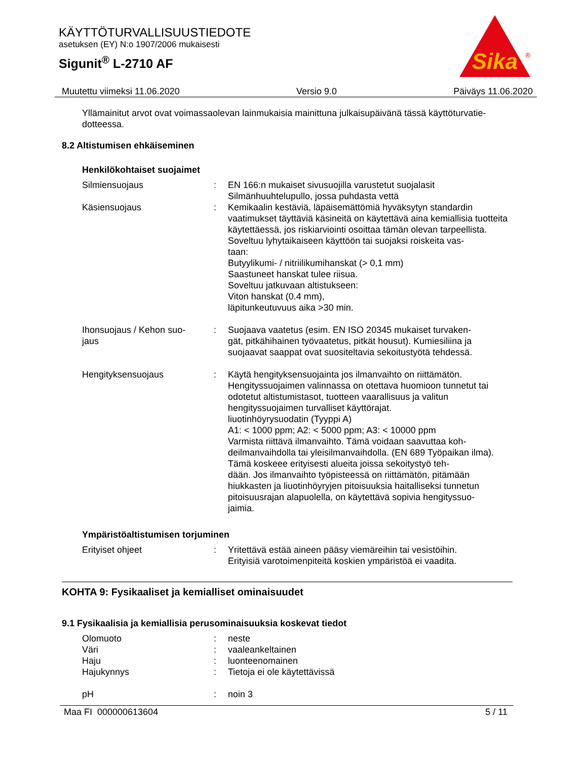KÄYTTÖTURVALLISUUSTIEDOTE
asetuksen (EY) N:o 1907/2006 mukaisesti
Sigunit<sup>®</sup> L-2710 AF
Sika
®
Muutettu viimeksi 11.06.2020 Versio 9.0 Päiväys 11.06.2020
Yllämainitut arvot ovat voimassaolevan lainmukaisia mainittuna julkaisupäivänä tässä käyttöturvatie-
dotteessa.
8.2 Altistumisen ehkäiseminen
Henkilökohtaiset suojaimet
| Silmiensuojaus | : | EN 166:n mukaiset sivusuojilla varustetut suojalasit Silmänhuuhtelupullo, jossa puhdasta vettä |
| Käsiensuojaus | : | Kemikaalin kestäviä, läpäisemättömiä hyväksytyn standardin vaatimukset täyttäviä käsineitä on käytettävä aina kemiallisia tuotteita käytettäessä, jos riskiarviointi osoittaa tämän olevan tarpeellista. Soveltuu lyhytaikaiseen käyttöön tai suojaksi roiskeita vas- taan: Butyylikumi- / nitriilikumihanskat (> 0,1 mm) Saastuneet hanskat tulee riisua. Soveltuu jatkuvaan altistukseen: Viton hanskat (0.4 mm), läpitunkeutuvuus aika >30 min. |
| Ihonsuojaus / Kehon suo- jaus | : | Suojaava vaatetus (esim. EN ISO 20345 mukaiset turvaken- gät, pitkähihainen työvaatetus, pitkät housut). Kumiesiliina ja suojaavat saappat ovat suositeltavia sekoitustyötä tehdessä. |
| Hengityksensuojaus | : | Käytä hengityksensuojainta jos ilmanvaihto on riittämätön. Hengityssuojaimen valinnassa on otettava huomioon tunnetut tai odotetut altistumistasot, tuotteen vaarallisuus ja valitun hengityssuojaimen turvalliset käyttörajat. liuotinhöyrysuodatin (Tyyppi A) A1: < 1000 ppm; A2: < 5000 ppm; A3: < 10000 ppm Varmista riittävä ilmanvaihto. Tämä voidaan saavuttaa koh- deilmanvaihdolla tai yleisilmanvaihdolla. (EN 689 Työpaikan ilma). Tämä koskeee erityisesti alueita joissa sekoitystyö teh- dään. Jos ilmanvaihto työpisteessä on riittämätön, pitämään hiukkasten ja liuotinhöyryjen pitoisuuksia haitalliseksi tunnetun pitoisuusrajan alapuolella, on käytettävä sopivia hengityssuo- jaimia. |
Ympäristöaltistumisen torjuminen
| Erityiset ohjeet | : | Yritettävä estää aineen pääsy viemäreihin tai vesistöihin. Erityisiä varotoimenpiteitä koskien ympäristöä ei vaadita. |
KOHTA 9: Fysikaaliset ja kemialliset ominaisuudet
9.1 Fysikaalisia ja kemiallisia perusominaisuuksia koskevat tiedot
| Olomuoto | : | neste |
| Väri | : | vaaleankeltainen |
| Haju | : | luonteenomainen |
| Hajukynnys | : | Tietoja ei ole käytettävissä |
| pH | : | noin 3 |
Maa FI 000000613604 5 / 11